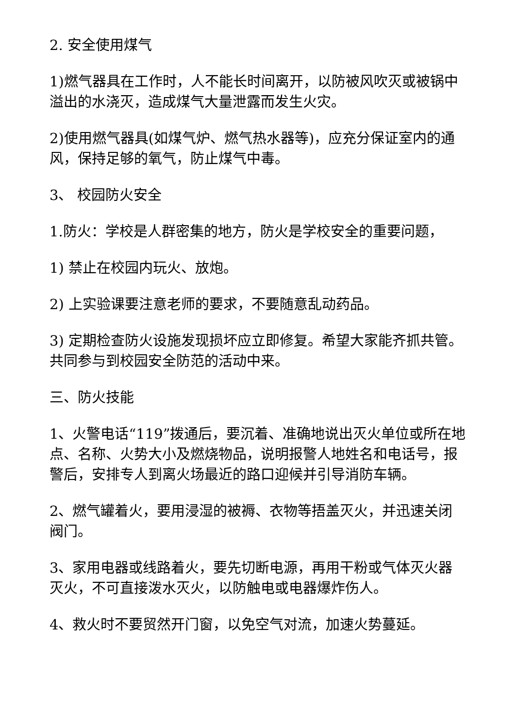2. 安全使用煤气
1)燃气器具在工作时，人不能长时间离开，以防被风吹灭或被锅中溢出的水浇灭，造成煤气大量泄露而发生火灾。
2)使用燃气器具(如煤气炉、燃气热水器等)，应充分保证室内的通风，保持足够的氧气，防止煤气中毒。
3、 校园防火安全
1.防火：学校是人群密集的地方，防火是学校安全的重要问题，
1) 禁止在校园内玩火、放炮。
2) 上实验课要注意老师的要求，不要随意乱动药品。
3) 定期检查防火设施发现损坏应立即修复。希望大家能齐抓共管。共同参与到校园安全防范的活动中来。
三、防火技能
1、火警电话“119”拨通后，要沉着、准确地说出灭火单位或所在地点、名称、火势大小及燃烧物品，说明报警人地姓名和电话号，报警后，安排专人到离火场最近的路口迎候并引导消防车辆。
2、燃气罐着火，要用浸湿的被褥、衣物等捂盖灭火，并迅速关闭阀门。
3、家用电器或线路着火，要先切断电源，再用干粉或气体灭火器灭火，不可直接泼水灭火，以防触电或电器爆炸伤人。
4、救火时不要贸然开门窗，以免空气对流，加速火势蔓延。